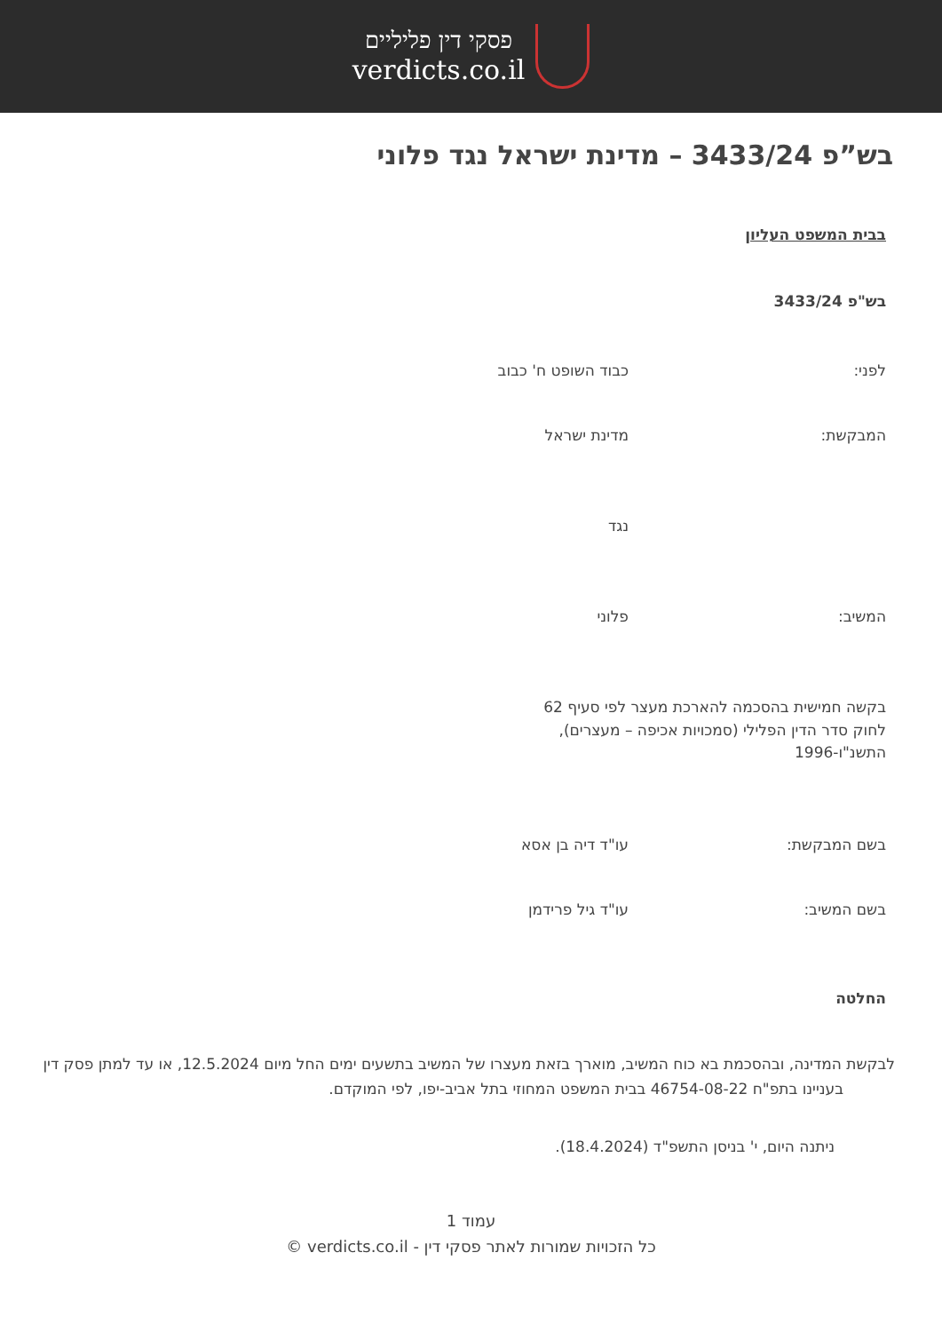פסקי דין פליליים
verdicts.co.il
בש”פ 3433/24 – מדינת ישראל נגד פלוני
בבית המשפט העליון
בש"פ 3433/24
לפני: כבוד השופט ח' כבוב
המבקשת: מדינת ישראל
נגד
המשיב: פלוני
בקשה חמישית בהסכמה להארכת מעצר לפי סעיף 62 לחוק סדר הדין הפלילי (סמכויות אכיפה – מעצרים), התשנ"ו-1996
בשם המבקשת: עו"ד דיה בן אסא
בשם המשיב: עו"ד גיל פרידמן
החלטה
לבקשת המדינה, ובהסכמת בא כוח המשיב, מוארך בזאת מעצרו של המשיב בתשעים ימים החל מיום 12.5.2024, או עד למתן פסק דין בעניינו בתפ"ח 46754-08-22 בבית המשפט המחוזי בתל אביב-יפו, לפי המוקדם.
ניתנה היום, י' בניסן התשפ"ד (18.4.2024).
עמוד 1
כל הזכויות שמורות לאתר פסקי דין - verdicts.co.il ©